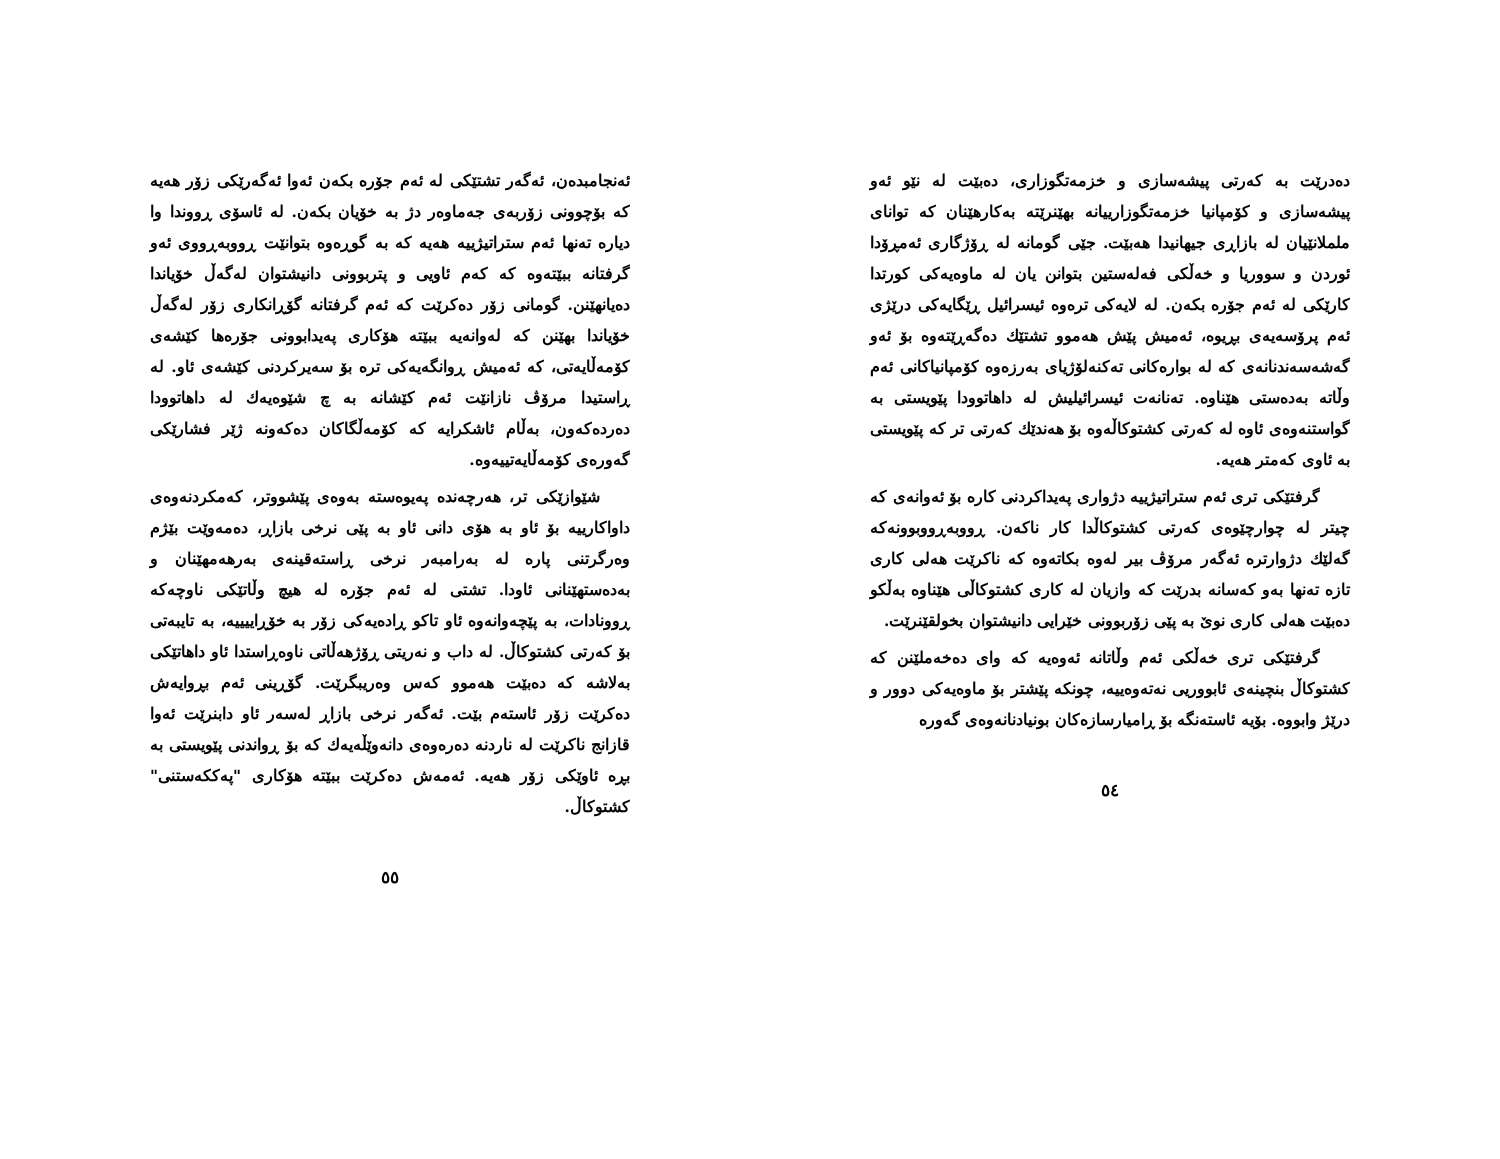دەدرێت بە کەرتی پیشەسازی و خزمەتگوزاری، دەبێت لە نێو ئەو پیشەسازی و کۆمپانیا خزمەتگوزارییانە بهێنرێتە بەکارهێنان کە توانای ململانێیان لە بازاڕی جیهانیدا هەبێت. جێی گومانە لە ڕۆژگاری ئەمڕۆدا ئوردن و سووریا و خەڵکی فەلەستین بتوانن یان لە ماوەیەکی کورتدا کارێکی لە ئەم جۆرە بکەن. لە لایەکی ترەوە ئیسرائیل ڕێگایەکی درێژی ئەم پرۆسەیەی بڕیوە، ئەمیش پێش هەموو تشتێك دەگەڕێتەوە بۆ ئەو گەشەسەندنانەی کە لە بوارەکانی تەکنەلۆژیای بەرزەوە کۆمپانیاکانی ئەم وڵاتە بەدەستی هێناوە. تەنانەت ئیسرائیلیش لە داهاتوودا پێویستی بە گواستنەوەی ئاوە لە کەرتی کشتوکاڵەوە بۆ هەندێك کەرتی تر کە پێویستی بە ئاوی کەمتر هەیە.
گرفتێکی تری ئەم ستراتیژییە دژواری پەیداکردنی کارە بۆ ئەوانەی کە چیتر لە چوارچێوەی کەرتی کشتوکاڵدا کار ناکەن. ڕووبەڕووبوونەکە گەلێك دژوارترە ئەگەر مرۆڤ بیر لەوە بکاتەوە کە ناکرێت هەلی کاری تازە تەنها بەو کەسانە بدرێت کە وازیان لە کاری کشتوکاڵی هێناوە بەڵکو دەبێت هەلی کاری نوێ بە پێی زۆربوونی خێرایی دانیشتوان بخولقێنرێت.
گرفتێکی تری خەڵکی ئەم وڵاتانە ئەوەیە کە وای دەخەملێنن کە کشتوکاڵ بنچینەی ئابووریی نەتەوەییە، چونکە پێشتر بۆ ماوەیەکی دوور و درێژ وابووە. بۆیە ئاستەنگە بۆ ڕامیارسازەکان بونیادنانەوەی گەورە
٥٤
ئەنجامبدەن، ئەگەر تشتێکی لە ئەم جۆرە بکەن ئەوا ئەگەرێکی زۆر هەیە کە بۆچوونی زۆربەی جەماوەر دژ بە خۆیان بکەن. لە ئاسۆی ڕووندا وا دیارە تەنها ئەم ستراتیژییە هەیە کە بە گوڕەوە بتوانێت ڕووبەڕووی ئەو گرفتانە ببێتەوە کە کەم ئاویی و پتربوونی دانیشتوان لەگەڵ خۆیاندا دەیانهێنن. گومانی زۆر دەکرێت کە ئەم گرفتانە گۆڕانکاری زۆر لەگەڵ خۆیاندا بهێنن کە لەوانەیە ببێتە هۆکاری پەیدابوونی جۆرەها کێشەی کۆمەڵایەتی، کە ئەمیش ڕوانگەیەکی ترە بۆ سەیرکردنی کێشەی ئاو. لە ڕاستیدا مرۆڤ نازانێت ئەم کێشانە بە چ شێوەیەك لە داهاتوودا دەردەکەون، بەڵام ئاشکرایە کە کۆمەڵگاکان دەکەونە ژێر فشارێکی گەورەی کۆمەڵایەتییەوە.
شێوازێکی تر، هەرچەندە پەیوەستە بەوەی پێشووتر، کەمکردنەوەی داواکارییە بۆ ئاو بە هۆی دانی ئاو بە پێی نرخی بازاڕ، دەمەوێت بێژم وەرگرتنی پارە لە بەرامبەر نرخی ڕاستەقینەی بەرهەمهێنان و بەدەستهێنانی ئاودا. تشتی لە ئەم جۆرە لە هیچ وڵاتێکی ناوچەکە ڕوونادات، بە پێچەوانەوە ئاو تاکو ڕادەیەکی زۆر بە خۆڕاییییە، بە تایبەتی بۆ کەرتی کشتوکاڵ. لە داب و نەریتی ڕۆژهەڵاتی ناوەڕاستدا ئاو داهاتێکی بەلاشە کە دەبێت هەموو کەس وەریبگرێت. گۆڕینی ئەم بڕوایەش دەکرێت زۆر ئاستەم بێت. ئەگەر نرخی بازاڕ لەسەر ئاو دابنرێت ئەوا قازانج ناکرێت لە ناردنە دەرەوەی دانەوێڵەیەك کە بۆ ڕواندنی پێویستی بە بڕە ئاوێکی زۆر هەیە. ئەمەش دەکرێت ببێتە هۆکاری "پەککەستنی" کشتوکاڵ.
٥٥